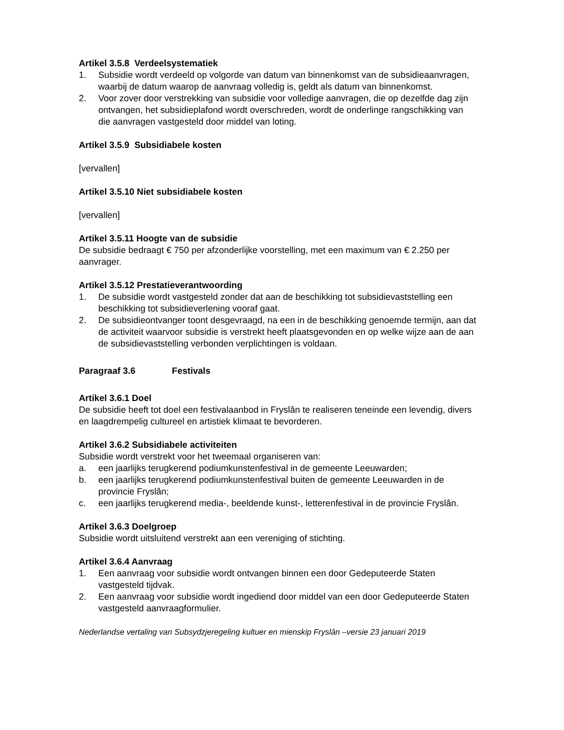Artikel 3.5.8 Verdeelsystematiek
1. Subsidie wordt verdeeld op volgorde van datum van binnenkomst van de subsidieaanvragen, waarbij de datum waarop de aanvraag volledig is, geldt als datum van binnenkomst.
2. Voor zover door verstrekking van subsidie voor volledige aanvragen, die op dezelfde dag zijn ontvangen, het subsidieplafond wordt overschreden, wordt de onderlinge rangschikking van die aanvragen vastgesteld door middel van loting.
Artikel 3.5.9 Subsidiabele kosten
[vervallen]
Artikel 3.5.10 Niet subsidiabele kosten
[vervallen]
Artikel 3.5.11 Hoogte van de subsidie
De subsidie bedraagt € 750 per afzonderlijke voorstelling, met een maximum van € 2.250 per aanvrager.
Artikel 3.5.12 Prestatieverantwoording
1. De subsidie wordt vastgesteld zonder dat aan de beschikking tot subsidievaststelling een beschikking tot subsidieverlening vooraf gaat.
2. De subsidieontvanger toont desgevraagd, na een in de beschikking genoemde termijn, aan dat de activiteit waarvoor subsidie is verstrekt heeft plaatsgevonden en op welke wijze aan de aan de subsidievaststelling verbonden verplichtingen is voldaan.
Paragraaf 3.6 Festivals
Artikel 3.6.1 Doel
De subsidie heeft tot doel een festivalaanbod in Fryslân te realiseren teneinde een levendig, divers en laagdrempelig cultureel en artistiek klimaat te bevorderen.
Artikel 3.6.2 Subsidiabele activiteiten
Subsidie wordt verstrekt voor het tweemaal organiseren van:
a. een jaarlijks terugkerend podiumkunstenfestival in de gemeente Leeuwarden;
b. een jaarlijks terugkerend podiumkunstenfestival buiten de gemeente Leeuwarden in de provincie Fryslân;
c. een jaarlijks terugkerend media-, beeldende kunst-, letterenfestival in de provincie Fryslân.
Artikel 3.6.3 Doelgroep
Subsidie wordt uitsluitend verstrekt aan een vereniging of stichting.
Artikel 3.6.4 Aanvraag
1. Een aanvraag voor subsidie wordt ontvangen binnen een door Gedeputeerde Staten vastgesteld tijdvak.
2. Een aanvraag voor subsidie wordt ingediend door middel van een door Gedeputeerde Staten vastgesteld aanvraagformulier.
Nederlandse vertaling van Subsydzjeregeling kultuer en mienskip Fryslân –versie 23 januari 2019